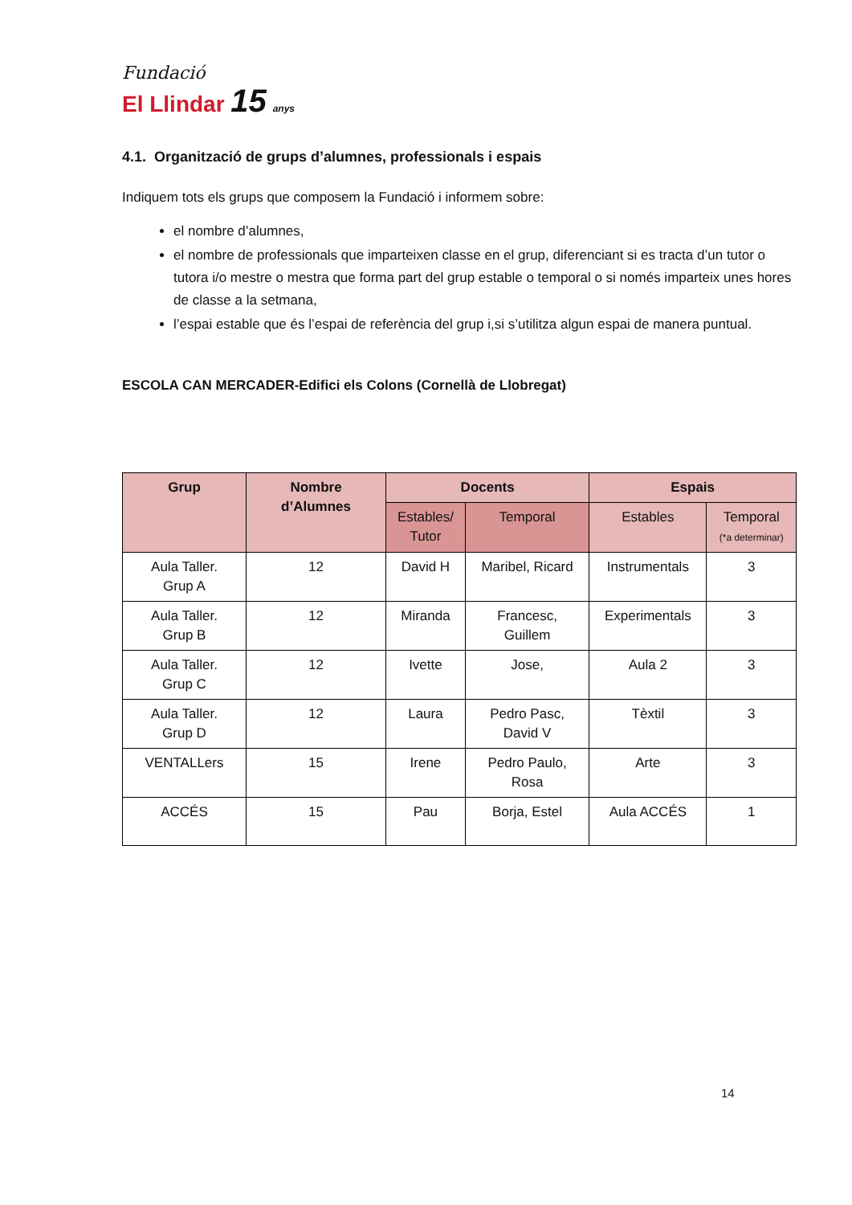Fundació
El Llindar 15 anys
4.1. Organització de grups d’alumnes, professionals i espais
Indiquem tots els grups que composem la Fundació i informem sobre:
el nombre d’alumnes,
el nombre de professionals que imparteixen classe en el grup, diferenciant si es tracta d’un tutor o tutora i/o mestre o mestra que forma part del grup estable o temporal o si només imparteix unes hores de classe a la setmana,
l’espai estable que és l’espai de referència del grup i,si s’utilitza algun espai de manera puntual.
ESCOLA CAN MERCADER-Edifici els Colons (Cornellà de Llobregat)
| Grup | Nombre d’Alumnes | Docents | | Espais | |
| --- | --- | --- | --- | --- | --- |
| | | Estables/ Tutor | Temporal | Estables | Temporal (*a determinar) |
| Aula Taller. Grup A | 12 | David H | Maribel, Ricard | Instrumentals | 3 |
| Aula Taller. Grup B | 12 | Miranda | Francesc, Guillem | Experimentals | 3 |
| Aula Taller. Grup C | 12 | Ivette | Jose, | Aula 2 | 3 |
| Aula Taller. Grup D | 12 | Laura | Pedro Pasc, David V | Tèxtil | 3 |
| VENTALLers | 15 | Irene | Pedro Paulo, Rosa | Arte | 3 |
| ACCÉS | 15 | Pau | Borja, Estel | Aula ACCÉS | 1 |
14